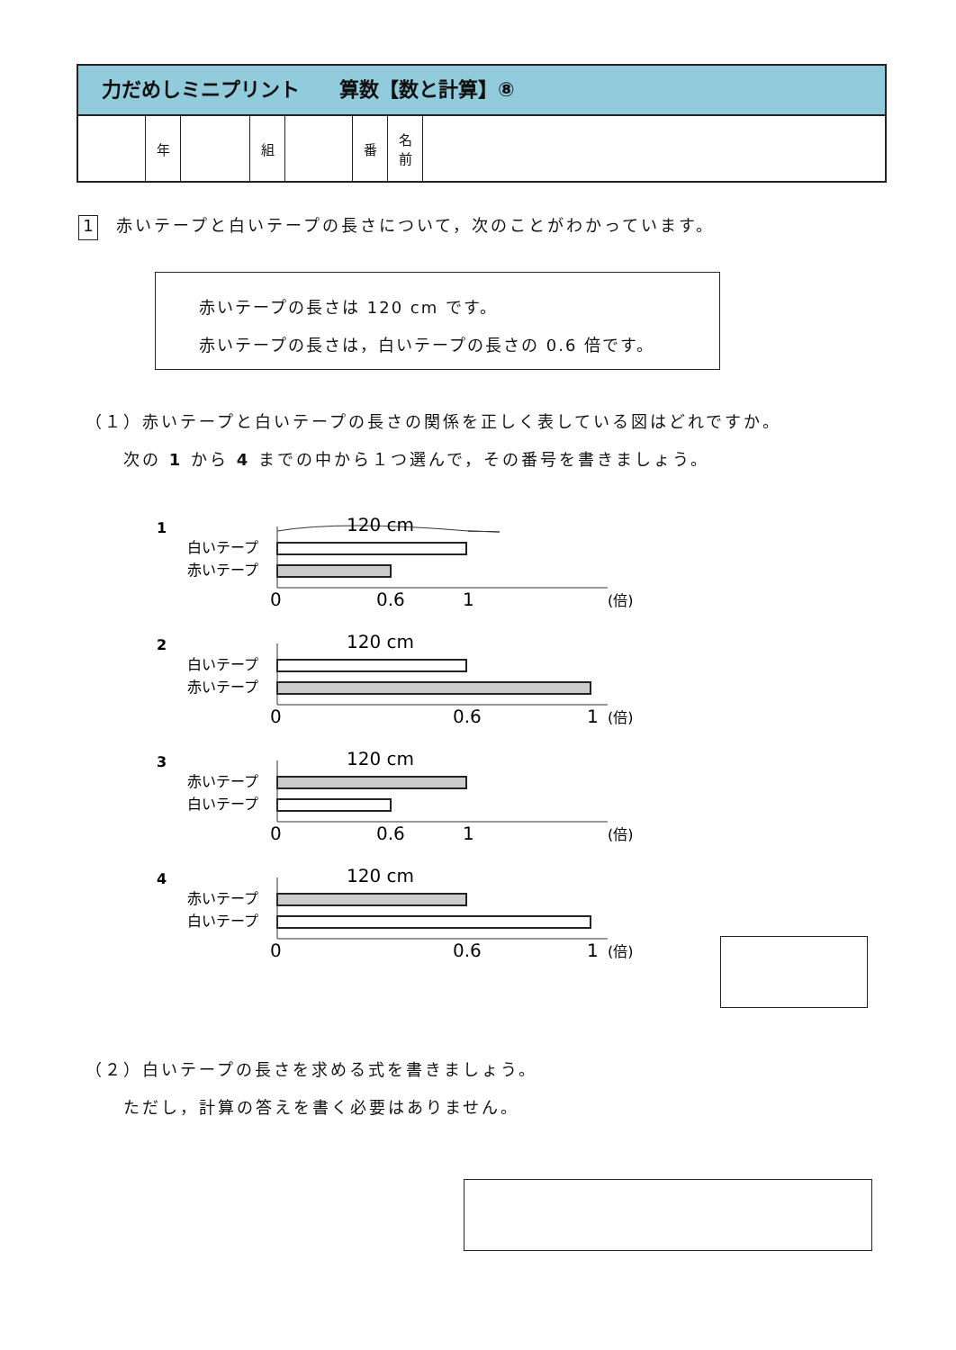力だめしミニプリント　　算数【数と計算】⑧
| | 年 | | 組 | | 番 | 名 前 | |
1 赤いテープと白いテープの長さについて，次のことがわかっています。
赤いテープの長さは 120 cm です。
赤いテープの長さは，白いテープの長さの 0.6 倍です。
（１）赤いテープと白いテープの長さの関係を正しく表している図はどれですか。
　　次の 1 から 4 までの中から１つ選んで，その番号を書きましょう。
1
白いテープ
赤いテープ
120 cm
0
0.6
1
(倍)
2
白いテープ
赤いテープ
120 cm
0
0.6
1
(倍)
3
赤いテープ
白いテープ
120 cm
0
0.6
1
(倍)
4
赤いテープ
白いテープ
120 cm
0
0.6
1
(倍)
（２）白いテープの長さを求める式を書きましょう。
　　ただし，計算の答えを書く必要はありません。